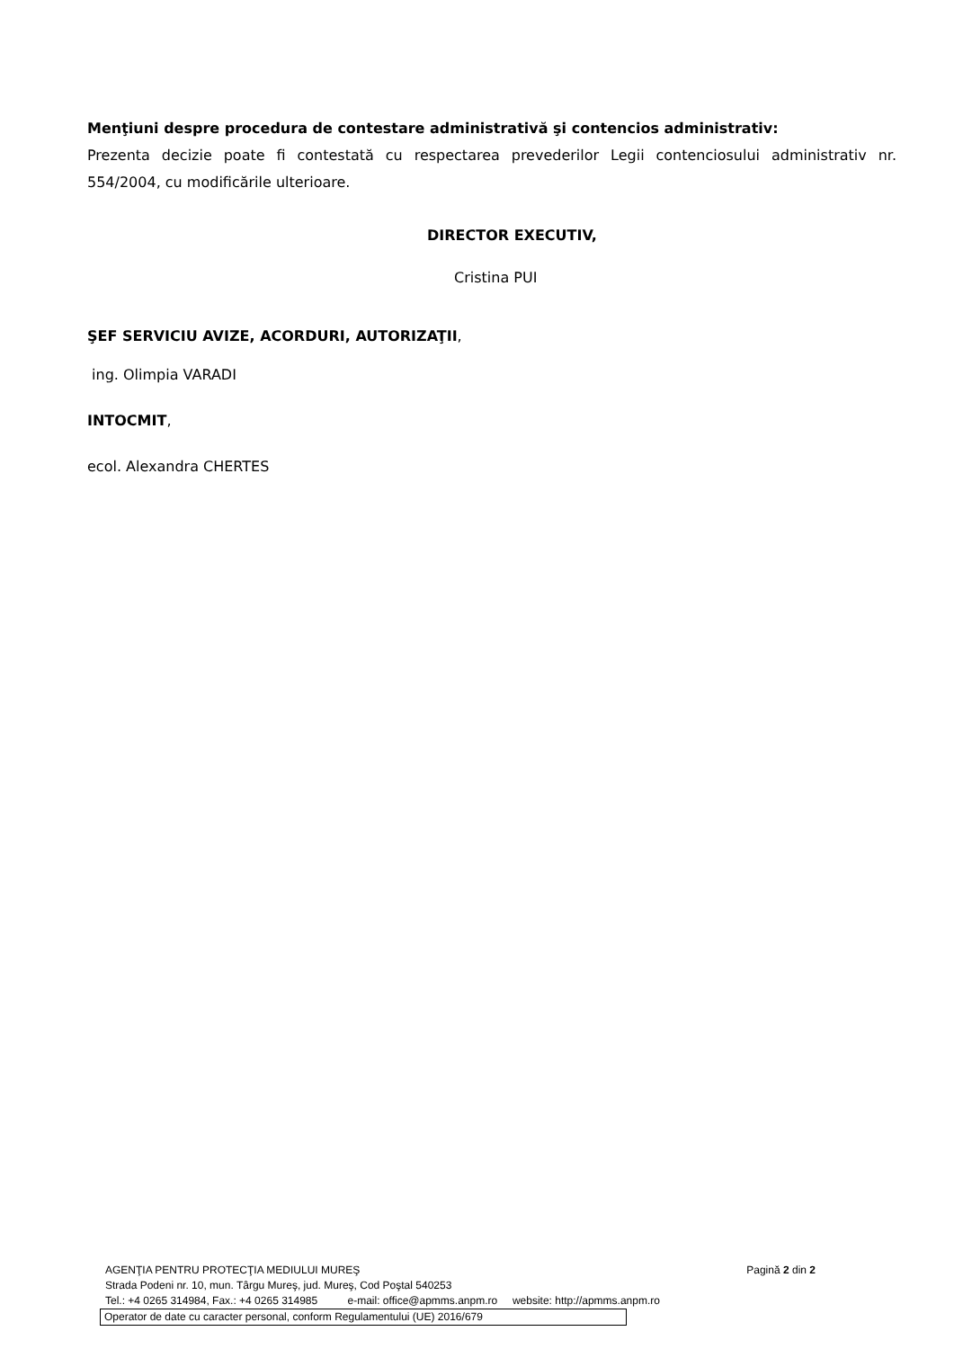Menţiuni despre procedura de contestare administrativă şi contencios administrativ:
Prezenta decizie poate fi contestată cu respectarea prevederilor Legii contenciosului administrativ nr. 554/2004, cu modificările ulterioare.
DIRECTOR EXECUTIV,
Cristina PUI
ŞEF SERVICIU AVIZE, ACORDURI, AUTORIZAŢII,
ing. Olimpia VARADI
INTOCMIT,
ecol. Alexandra CHERTES
AGENŢIA PENTRU PROTECŢIA MEDIULUI MUREŞ Pagină 2 din 2
Strada Podeni nr. 10, mun. Târgu Mureş, jud. Mureş, Cod Poştal 540253
Tel.: +4 0265 314984, Fax.: +4 0265 314985 e-mail: office@apmms.anpm.ro website: http://apmms.anpm.ro
Operator de date cu caracter personal, conform Regulamentului (UE) 2016/679